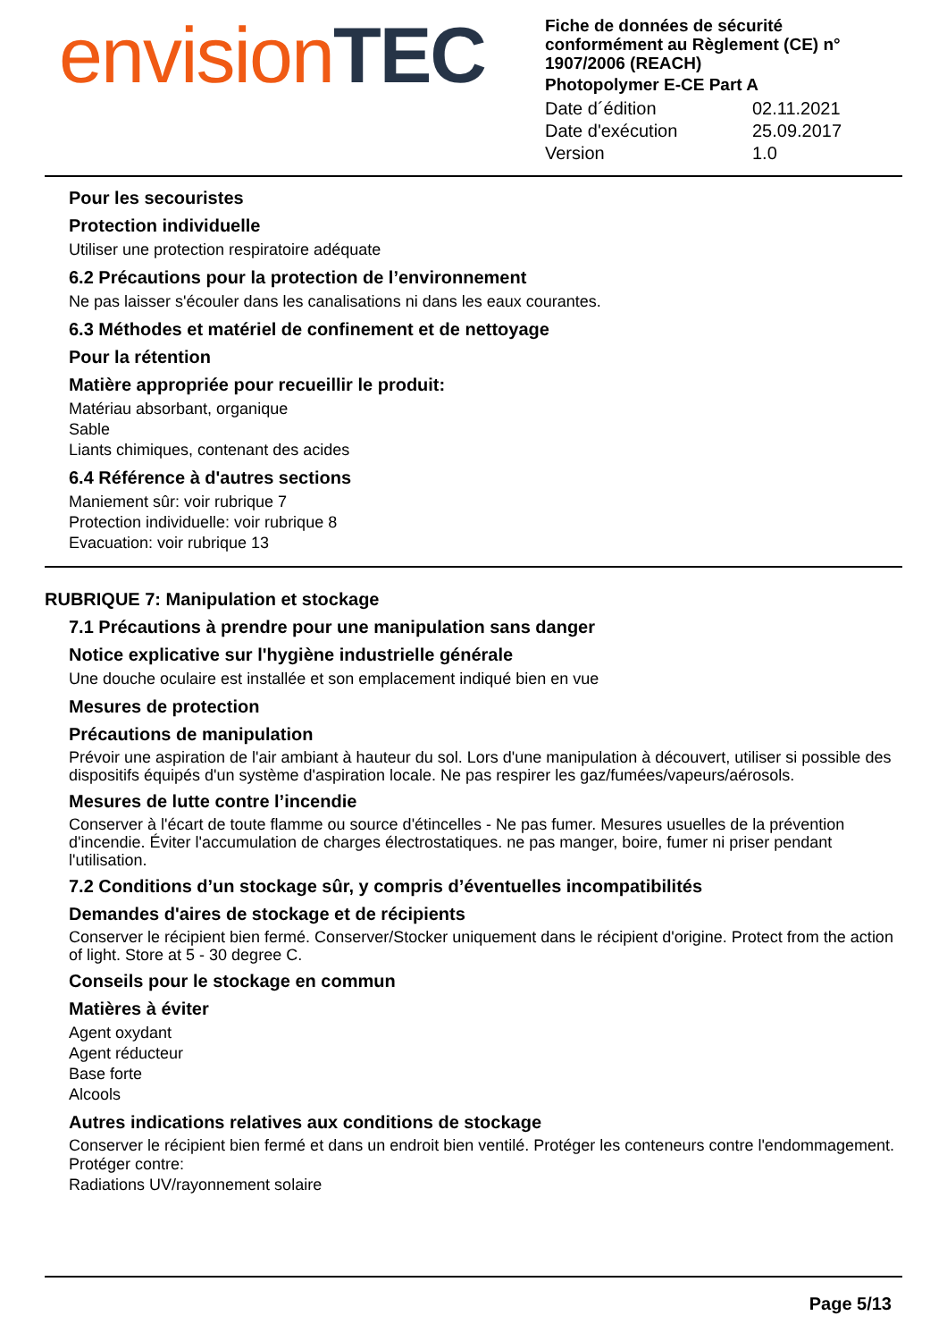envision TEC
Fiche de données de sécurité conformément au Règlement (CE) n° 1907/2006 (REACH)
Photopolymer E-CE Part A
Date d´édition 02.11.2021
Date d'exécution 25.09.2017
Version 1.0
Pour les secouristes
Protection individuelle
Utiliser une protection respiratoire adéquate
6.2 Précautions pour la protection de l’environnement
Ne pas laisser s'écouler dans les canalisations ni dans les eaux courantes.
6.3 Méthodes et matériel de confinement et de nettoyage
Pour la rétention
Matière appropriée pour recueillir le produit:
Matériau absorbant, organique
Sable
Liants chimiques, contenant des acides
6.4 Référence à d'autres sections
Maniement sûr: voir rubrique 7
Protection individuelle: voir rubrique 8
Evacuation: voir rubrique 13
RUBRIQUE 7: Manipulation et stockage
7.1 Précautions à prendre pour une manipulation sans danger
Notice explicative sur l'hygiène industrielle générale
Une douche oculaire est installée et son emplacement indiqué bien en vue
Mesures de protection
Précautions de manipulation
Prévoir une aspiration de l'air ambiant à hauteur du sol. Lors d'une manipulation à découvert, utiliser si possible des dispositifs équipés d'un système d'aspiration locale. Ne pas respirer les gaz/fumées/vapeurs/aérosols.
Mesures de lutte contre l’incendie
Conserver à l'écart de toute flamme ou source d'étincelles - Ne pas fumer. Mesures usuelles de la prévention d'incendie. Éviter l'accumulation de charges électrostatiques. ne pas manger, boire, fumer ni priser pendant l'utilisation.
7.2 Conditions d’un stockage sûr, y compris d’éventuelles incompatibilités
Demandes d'aires de stockage et de récipients
Conserver le récipient bien fermé. Conserver/Stocker uniquement dans le récipient d'origine. Protect from the action of light. Store at 5 - 30 degree C.
Conseils pour le stockage en commun
Matières à éviter
Agent oxydant
Agent réducteur
Base forte
Alcools
Autres indications relatives aux conditions de stockage
Conserver le récipient bien fermé et dans un endroit bien ventilé. Protéger les conteneurs contre l'endommagement.
Protéger contre:
Radiations UV/rayonnement solaire
Page 5/13